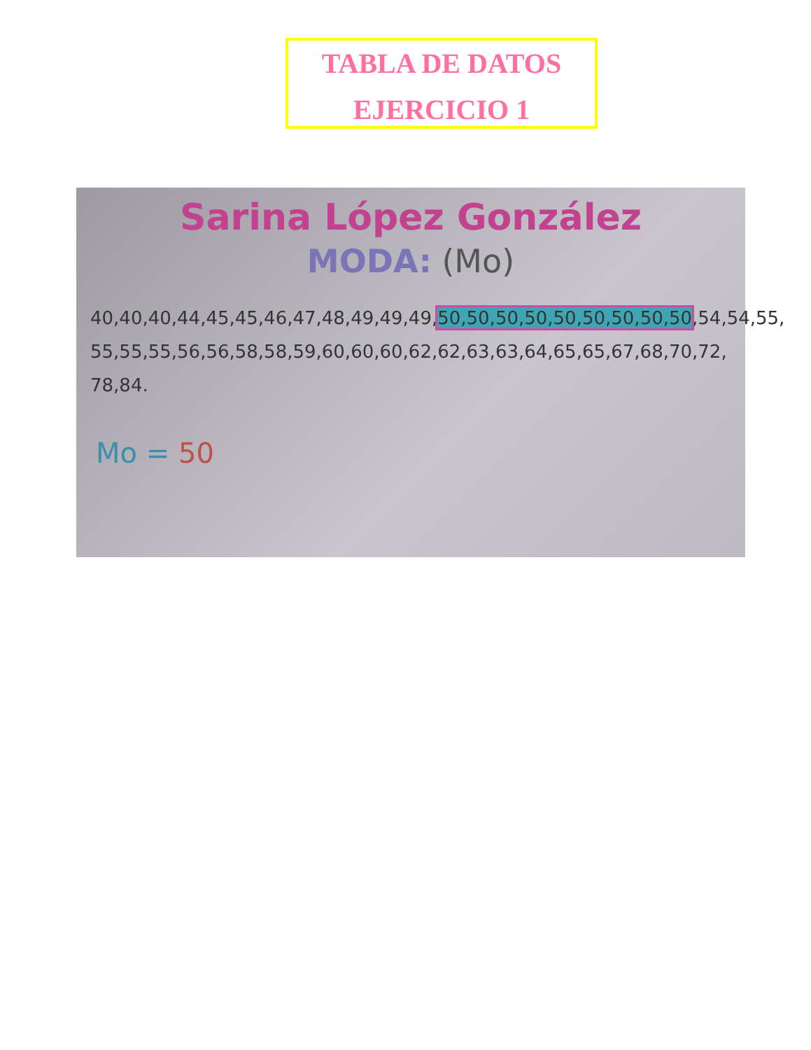TABLA DE DATOS
EJERCICIO 1
Sarina López González
MODA: (Mo)
40,40,40,44,45,45,46,47,48,49,49,49,50,50,50,50,50,50,50,50,50,54,54,55, 55,55,55,56,56,58,58,59,60,60,60,62,62,63,63,64,65,65,67,68,70,72,
78,84.
Mo = 50